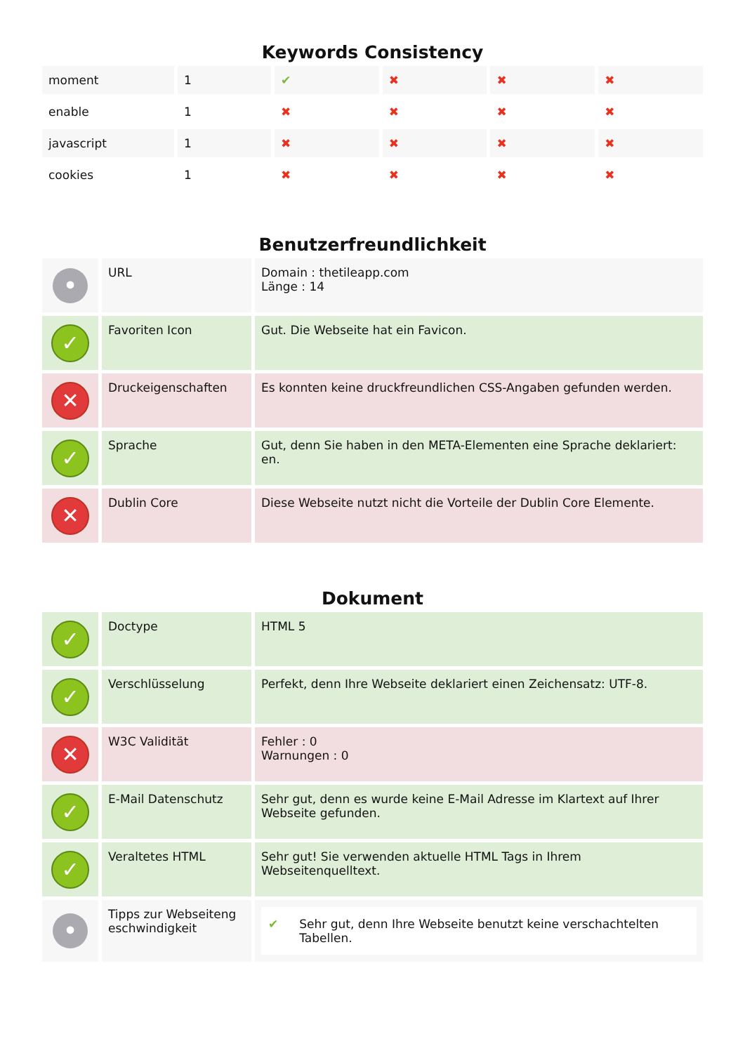Keywords Consistency
| moment | 1 | ✔ | ✖ | ✖ | ✖ |
| enable | 1 | ✖ | ✖ | ✖ | ✖ |
| javascript | 1 | ✖ | ✖ | ✖ | ✖ |
| cookies | 1 | ✖ | ✖ | ✖ | ✖ |
Benutzerfreundlichkeit
| • | URL | Domain : thetileapp.com Länge : 14 |
| ✓ | Favoriten Icon | Gut. Die Webseite hat ein Favicon. |
| ✕ | Druckeigenschaften | Es konnten keine druckfreundlichen CSS-Angaben gefunden werden. |
| ✓ | Sprache | Gut, denn Sie haben in den META-Elementen eine Sprache deklariert: en. |
| ✕ | Dublin Core | Diese Webseite nutzt nicht die Vorteile der Dublin Core Elemente. |
Dokument
| ✓ | Doctype | HTML 5 |
| ✓ | Verschlüsselung | Perfekt, denn Ihre Webseite deklariert einen Zeichensatz: UTF-8. |
| ✕ | W3C Validität | Fehler : 0 Warnungen : 0 |
| ✓ | E-Mail Datenschutz | Sehr gut, denn es wurde keine E-Mail Adresse im Klartext auf Ihrer Webseite gefunden. |
| ✓ | Veraltetes HTML | Sehr gut! Sie verwenden aktuelle HTML Tags in Ihrem Webseitenquelltext. |
| • | Tipps zur Webseiteng eschwindigkeit | ✔ Sehr gut, denn Ihre Webseite benutzt keine verschachtelten Tabellen. |